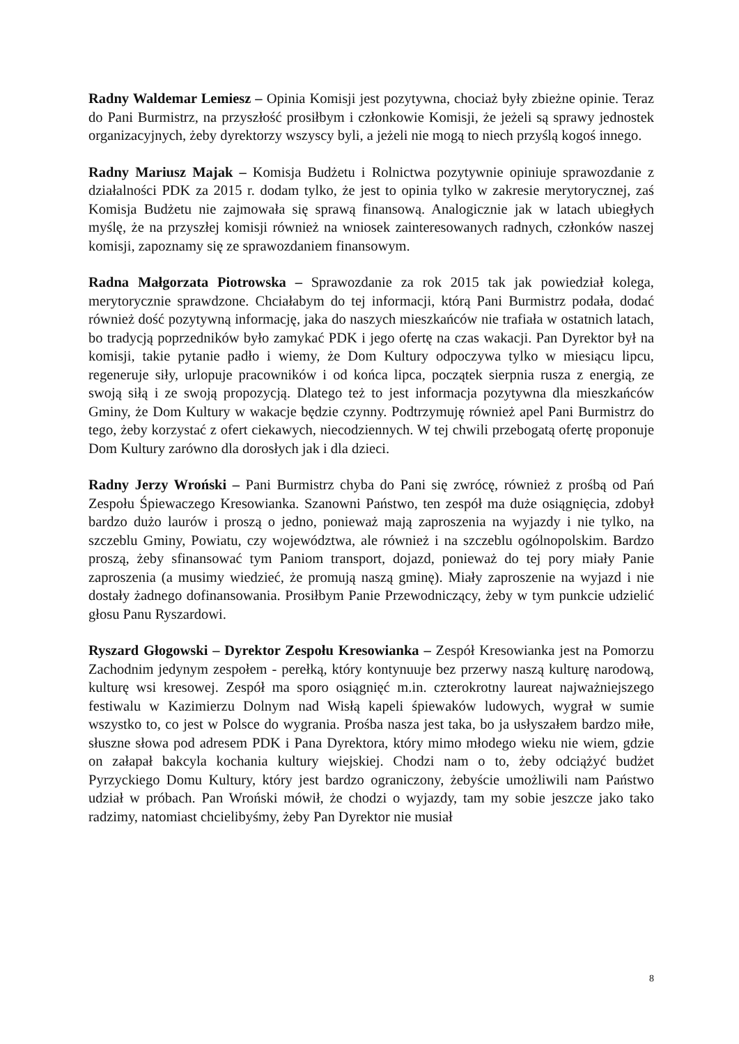Radny Waldemar Lemiesz – Opinia Komisji jest pozytywna, chociaż były zbieżne opinie. Teraz do Pani Burmistrz, na przyszłość prosiłbym i członkowie Komisji, że jeżeli są sprawy jednostek organizacyjnych, żeby dyrektorzy wszyscy byli, a jeżeli nie mogą to niech przyślą kogoś innego.
Radny Mariusz Majak – Komisja Budżetu i Rolnictwa pozytywnie opiniuje sprawozdanie z działalności PDK za 2015 r. dodam tylko, że jest to opinia tylko w zakresie merytorycznej, zaś Komisja Budżetu nie zajmowała się sprawą finansową. Analogicznie jak w latach ubiegłych myślę, że na przyszłej komisji również na wniosek zainteresowanych radnych, członków naszej komisji, zapoznamy się ze sprawozdaniem finansowym.
Radna Małgorzata Piotrowska – Sprawozdanie za rok 2015 tak jak powiedział kolega, merytorycznie sprawdzone. Chciałabym do tej informacji, którą Pani Burmistrz podała, dodać również dość pozytywną informację, jaka do naszych mieszkańców nie trafiała w ostatnich latach, bo tradycją poprzedników było zamykać PDK i jego ofertę na czas wakacji. Pan Dyrektor był na komisji, takie pytanie padło i wiemy, że Dom Kultury odpoczywa tylko w miesiącu lipcu, regeneruje siły, urlopuje pracowników i od końca lipca, początek sierpnia rusza z energią, ze swoją siłą i ze swoją propozycją. Dlatego też to jest informacja pozytywna dla mieszkańców Gminy, że Dom Kultury w wakacje będzie czynny. Podtrzymuję również apel Pani Burmistrz do tego, żeby korzystać z ofert ciekawych, niecodziennych. W tej chwili przebogatą ofertę proponuje Dom Kultury zarówno dla dorosłych jak i dla dzieci.
Radny Jerzy Wroński – Pani Burmistrz chyba do Pani się zwrócę, również z prośbą od Pań Zespołu Śpiewaczego Kresowianka. Szanowni Państwo, ten zespół ma duże osiągnięcia, zdobył bardzo dużo laurów i proszą o jedno, ponieważ mają zaproszenia na wyjazdy i nie tylko, na szczeblu Gminy, Powiatu, czy województwa, ale również i na szczeblu ogólnopolskim. Bardzo proszą, żeby sfinansować tym Paniom transport, dojazd, ponieważ do tej pory miały Panie zaproszenia (a musimy wiedzieć, że promują naszą gminę). Miały zaproszenie na wyjazd i nie dostały żadnego dofinansowania. Prosiłbym Panie Przewodniczący, żeby w tym punkcie udzielić głosu Panu Ryszardowi.
Ryszard Głogowski – Dyrektor Zespołu Kresowianka – Zespół Kresowianka jest na Pomorzu Zachodnim jedynym zespołem - perełką, który kontynuuje bez przerwy naszą kulturę narodową, kulturę wsi kresowej. Zespół ma sporo osiągnięć m.in. czterokrotny laureat najważniejszego festiwalu w Kazimierzu Dolnym nad Wisłą kapeli śpiewaków ludowych, wygrał w sumie wszystko to, co jest w Polsce do wygrania. Prośba nasza jest taka, bo ja usłyszałem bardzo miłe, słuszne słowa pod adresem PDK i Pana Dyrektora, który mimo młodego wieku nie wiem, gdzie on załapał bakcyla kochania kultury wiejskiej. Chodzi nam o to, żeby odciążyć budżet Pyrzyckiego Domu Kultury, który jest bardzo ograniczony, żebyście umożliwili nam Państwo udział w próbach. Pan Wroński mówił, że chodzi o wyjazdy, tam my sobie jeszcze jako tako radzimy, natomiast chcielibyśmy, żeby Pan Dyrektor nie musiał
8